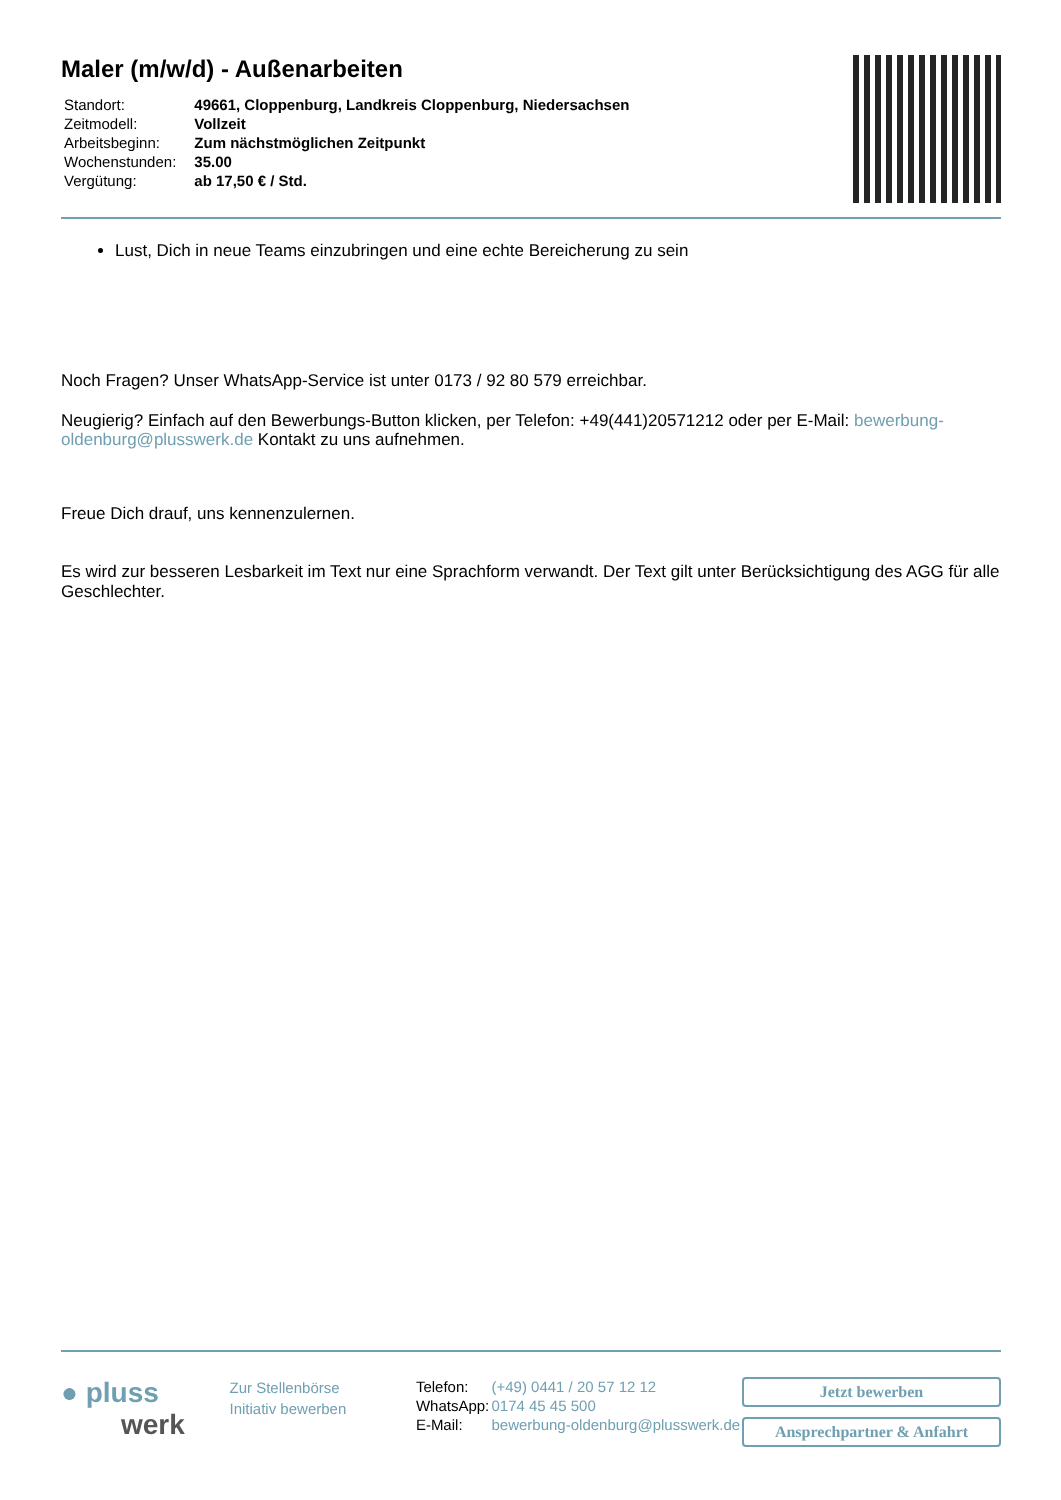Maler (m/w/d) - Außenarbeiten
| Standort: | 49661, Cloppenburg, Landkreis Cloppenburg, Niedersachsen |
| Zeitmodell: | Vollzeit |
| Arbeitsbeginn: | Zum nächstmöglichen Zeitpunkt |
| Wochenstunden: | 35.00 |
| Vergütung: | ab 17,50 € / Std. |
Lust, Dich in neue Teams einzubringen und eine echte Bereicherung zu sein
Noch Fragen? Unser WhatsApp-Service ist unter 0173 / 92 80 579 erreichbar.
Neugierig? Einfach auf den Bewerbungs-Button klicken, per Telefon: +49(441)20571212 oder per E-Mail: bewerbung-oldenburg@plusswerk.de Kontakt zu uns aufnehmen.
Freue Dich drauf, uns kennenzulernen.
Es wird zur besseren Lesbarkeit im Text nur eine Sprachform verwandt. Der Text gilt unter Berücksichtigung des AGG für alle Geschlechter.
● pluss
werk
Zur Stellenbörse
Initiativ bewerben
| Telefon: | (+49) 0441 / 20 57 12 12 |
| WhatsApp: | 0174 45 45 500 |
| E-Mail: | bewerbung-oldenburg@plusswerk.de |
Jetzt bewerben
Ansprechpartner & Anfahrt